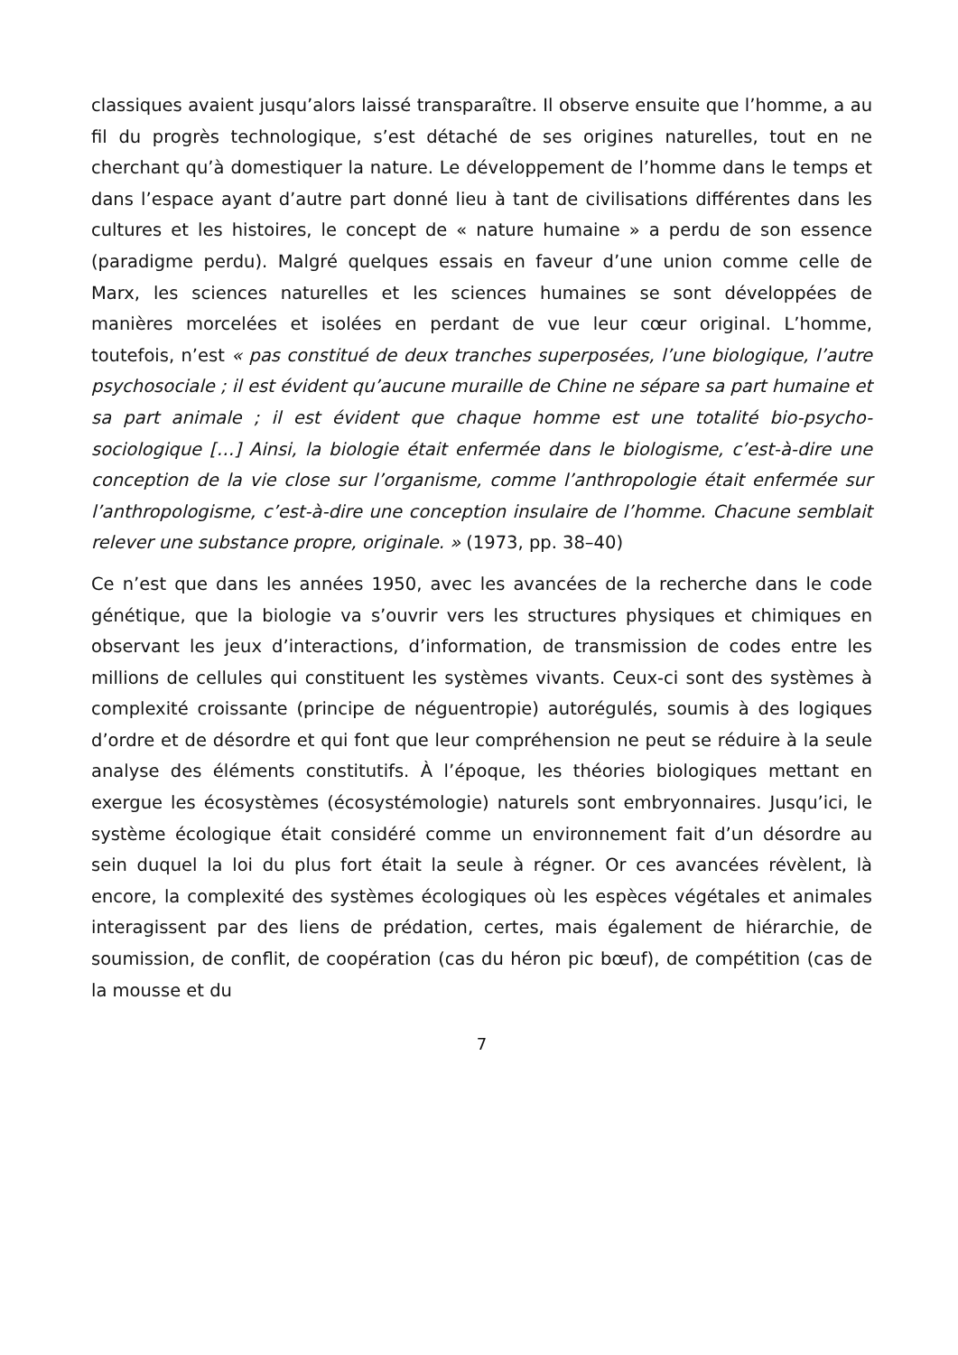classiques avaient jusqu’alors laissé transparaître. Il observe ensuite que l’homme, a au fil du progrès technologique, s’est détaché de ses origines naturelles, tout en ne cherchant qu’à domestiquer la nature. Le développement de l’homme dans le temps et dans l’espace ayant d’autre part donné lieu à tant de civilisations différentes dans les cultures et les histoires, le concept de « nature humaine » a perdu de son essence (paradigme perdu). Malgré quelques essais en faveur d’une union comme celle de Marx, les sciences naturelles et les sciences humaines se sont développées de manières morcelées et isolées en perdant de vue leur cœur original. L’homme, toutefois, n’est « pas constitué de deux tranches superposées, l’une biologique, l’autre psychosociale ; il est évident qu’aucune muraille de Chine ne sépare sa part humaine et sa part animale ; il est évident que chaque homme est une totalité bio-psycho-sociologique […] Ainsi, la biologie était enfermée dans le biologisme, c’est-à-dire une conception de la vie close sur l’organisme, comme l’anthropologie était enfermée sur l’anthropologisme, c’est-à-dire une conception insulaire de l’homme. Chacune semblait relever une substance propre, originale. » (1973, pp. 38–40)
Ce n’est que dans les années 1950, avec les avancées de la recherche dans le code génétique, que la biologie va s’ouvrir vers les structures physiques et chimiques en observant les jeux d’interactions, d’information, de transmission de codes entre les millions de cellules qui constituent les systèmes vivants. Ceux-ci sont des systèmes à complexité croissante (principe de néguentropie) autorégulés, soumis à des logiques d’ordre et de désordre et qui font que leur compréhension ne peut se réduire à la seule analyse des éléments constitutifs. À l’époque, les théories biologiques mettant en exergue les écosystèmes (écosystémologie) naturels sont embryonnaires. Jusqu’ici, le système écologique était considéré comme un environnement fait d’un désordre au sein duquel la loi du plus fort était la seule à régner. Or ces avancées révèlent, là encore, la complexité des systèmes écologiques où les espèces végétales et animales interagissent par des liens de prédation, certes, mais également de hiérarchie, de soumission, de conflit, de coopération (cas du héron pic bœuf), de compétition (cas de la mousse et du
7